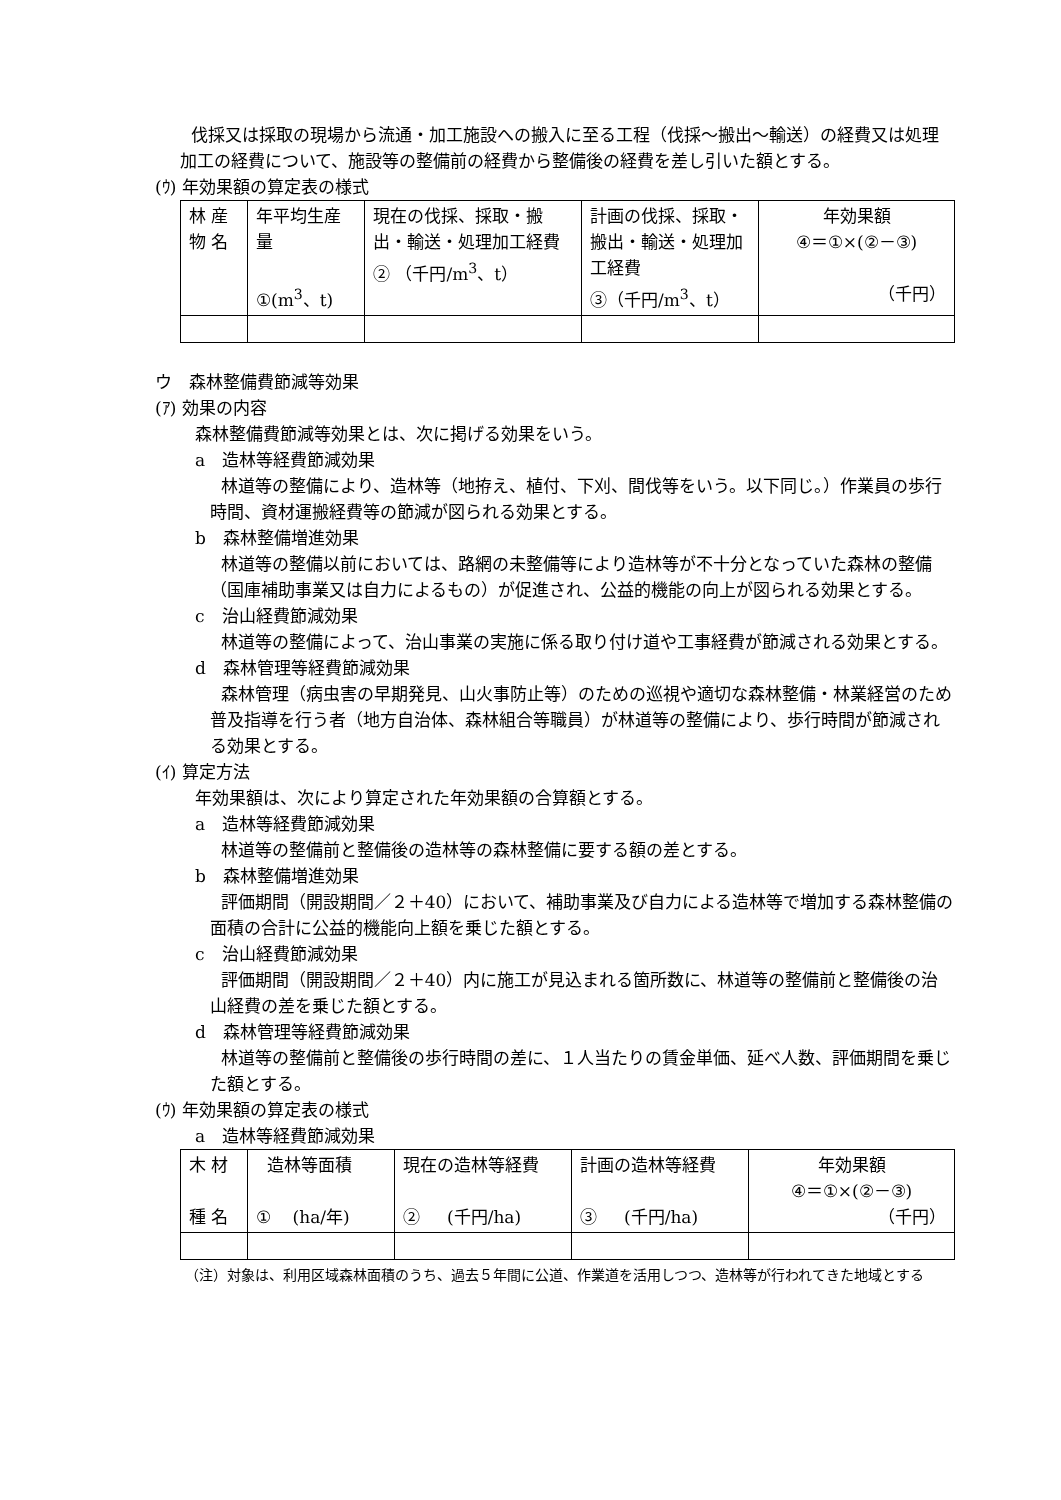伐採又は採取の現場から流通・加工施設への搬入に至る工程（伐採～搬出～輸送）の経費又は処理加工の経費について、施設等の整備前の経費から整備後の経費を差し引いた額とする。
(ｳ) 年効果額の算定表の様式
| 林 産 物 名 | 年平均生産 量 ①(m<sup>3</sup>、t) | 現在の伐採、採取・搬出・輸送・処理加工経費 ② （千円/m<sup>3</sup>、t） | 計画の伐採、採取・搬出・輸送・処理加工経費 ③（千円/m<sup>3</sup>、t） | 年効果額 ④＝①×(②－③) （千円） |
ウ　森林整備費節減等効果
(ｱ) 効果の内容
森林整備費節減等効果とは、次に掲げる効果をいう。
a　造林等経費節減効果
林道等の整備により、造林等（地拵え、植付、下刈、間伐等をいう。以下同じ。）作業員の歩行時間、資材運搬経費等の節減が図られる効果とする。
b　森林整備増進効果
林道等の整備以前においては、路網の未整備等により造林等が不十分となっていた森林の整備（国庫補助事業又は自力によるもの）が促進され、公益的機能の向上が図られる効果とする。
c　治山経費節減効果
林道等の整備によって、治山事業の実施に係る取り付け道や工事経費が節減される効果とする。
d　森林管理等経費節減効果
森林管理（病虫害の早期発見、山火事防止等）のための巡視や適切な森林整備・林業経営のため普及指導を行う者（地方自治体、森林組合等職員）が林道等の整備により、歩行時間が節減される効果とする。
(ｲ) 算定方法
年効果額は、次により算定された年効果額の合算額とする。
a　造林等経費節減効果
林道等の整備前と整備後の造林等の森林整備に要する額の差とする。
b　森林整備増進効果
評価期間（開設期間／２＋40）において、補助事業及び自力による造林等で増加する森林整備の面積の合計に公益的機能向上額を乗じた額とする。
c　治山経費節減効果
評価期間（開設期間／２＋40）内に施工が見込まれる箇所数に、林道等の整備前と整備後の治山経費の差を乗じた額とする。
d　森林管理等経費節減効果
林道等の整備前と整備後の歩行時間の差に、１人当たりの賃金単価、延べ人数、評価期間を乗じた額とする。
(ｳ) 年効果額の算定表の様式
a　造林等経費節減効果
| 木 材 種 名 | 造林等面積 ① (ha/年) | 現在の造林等経費 ② (千円/ha) | 計画の造林等経費 ③ (千円/ha) | 年効果額 ④＝①×(②－③) （千円） |
（注）対象は、利用区域森林面積のうち、過去５年間に公道、作業道を活用しつつ、造林等が行われてきた地域とする